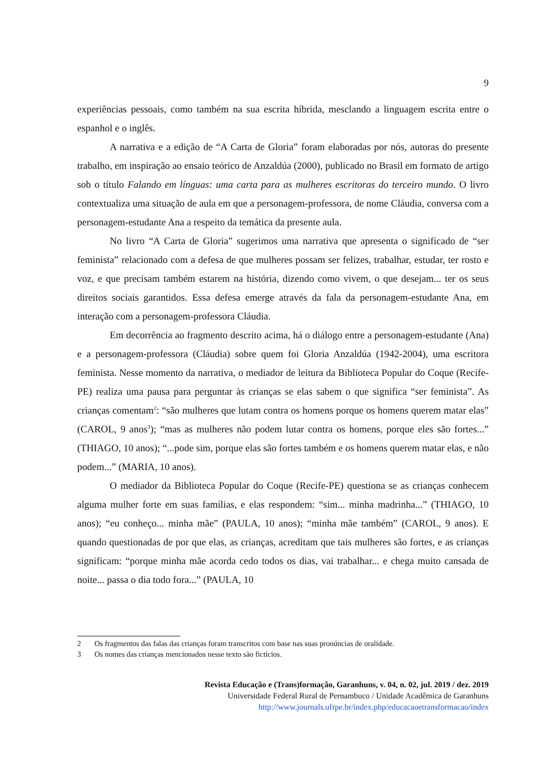9
experiências pessoais, como também na sua escrita híbrida, mesclando a linguagem escrita entre o espanhol e o inglês.
A narrativa e a edição de “A Carta de Gloria” foram elaboradas por nós, autoras do presente trabalho, em inspiração ao ensaio teórico de Anzaldúa (2000), publicado no Brasil em formato de artigo sob o título Falando em línguas: uma carta para as mulheres escritoras do terceiro mundo. O livro contextualiza uma situação de aula em que a personagem-professora, de nome Cláudia, conversa com a personagem-estudante Ana a respeito da temática da presente aula.
No livro “A Carta de Gloria” sugerimos uma narrativa que apresenta o significado de “ser feminista” relacionado com a defesa de que mulheres possam ser felizes, trabalhar, estudar, ter rosto e voz, e que precisam também estarem na história, dizendo como vivem, o que desejam... ter os seus direitos sociais garantidos. Essa defesa emerge através da fala da personagem-estudante Ana, em interação com a personagem-professora Cláudia.
Em decorrência ao fragmento descrito acima, há o diálogo entre a personagem-estudante (Ana) e a personagem-professora (Cláudia) sobre quem foi Gloria Anzaldúa (1942-2004), uma escritora feminista. Nesse momento da narrativa, o mediador de leitura da Biblioteca Popular do Coque (Recife-PE) realiza uma pausa para perguntar às crianças se elas sabem o que significa “ser feminista”. As crianças comentam<sup>2</sup>: “são mulheres que lutam contra os homens porque os homens querem matar elas” (CAROL, 9 anos<sup>3</sup>); “mas as mulheres não podem lutar contra os homens, porque eles são fortes...” (THIAGO, 10 anos); “...pode sim, porque elas são fortes também e os homens querem matar elas, e não podem...” (MARIA, 10 anos).
O mediador da Biblioteca Popular do Coque (Recife-PE) questiona se as crianças conhecem alguma mulher forte em suas famílias, e elas respondem: “sim... minha madrinha...” (THIAGO, 10 anos); “eu conheço... minha mãe” (PAULA, 10 anos); “minha mãe também” (CAROL, 9 anos). E quando questionadas de por que elas, as crianças, acreditam que tais mulheres são fortes, e as crianças significam: “porque minha mãe acorda cedo todos os dias, vai trabalhar... e chega muito cansada de noite... passa o dia todo fora...” (PAULA, 10
2 Os fragmentos das falas das crianças foram transcritos com base nas suas pronúncias de oralidade.
3 Os nomes das crianças mencionados nesse texto são fictícios.
Revista Educação e (Trans)formação, Garanhuns, v. 04, n. 02, jul. 2019 / dez. 2019
Universidade Federal Rural de Pernambuco / Unidade Acadêmica de Garanhuns
http://www.journals.ufrpe.br/index.php/educacaoetransformacao/index